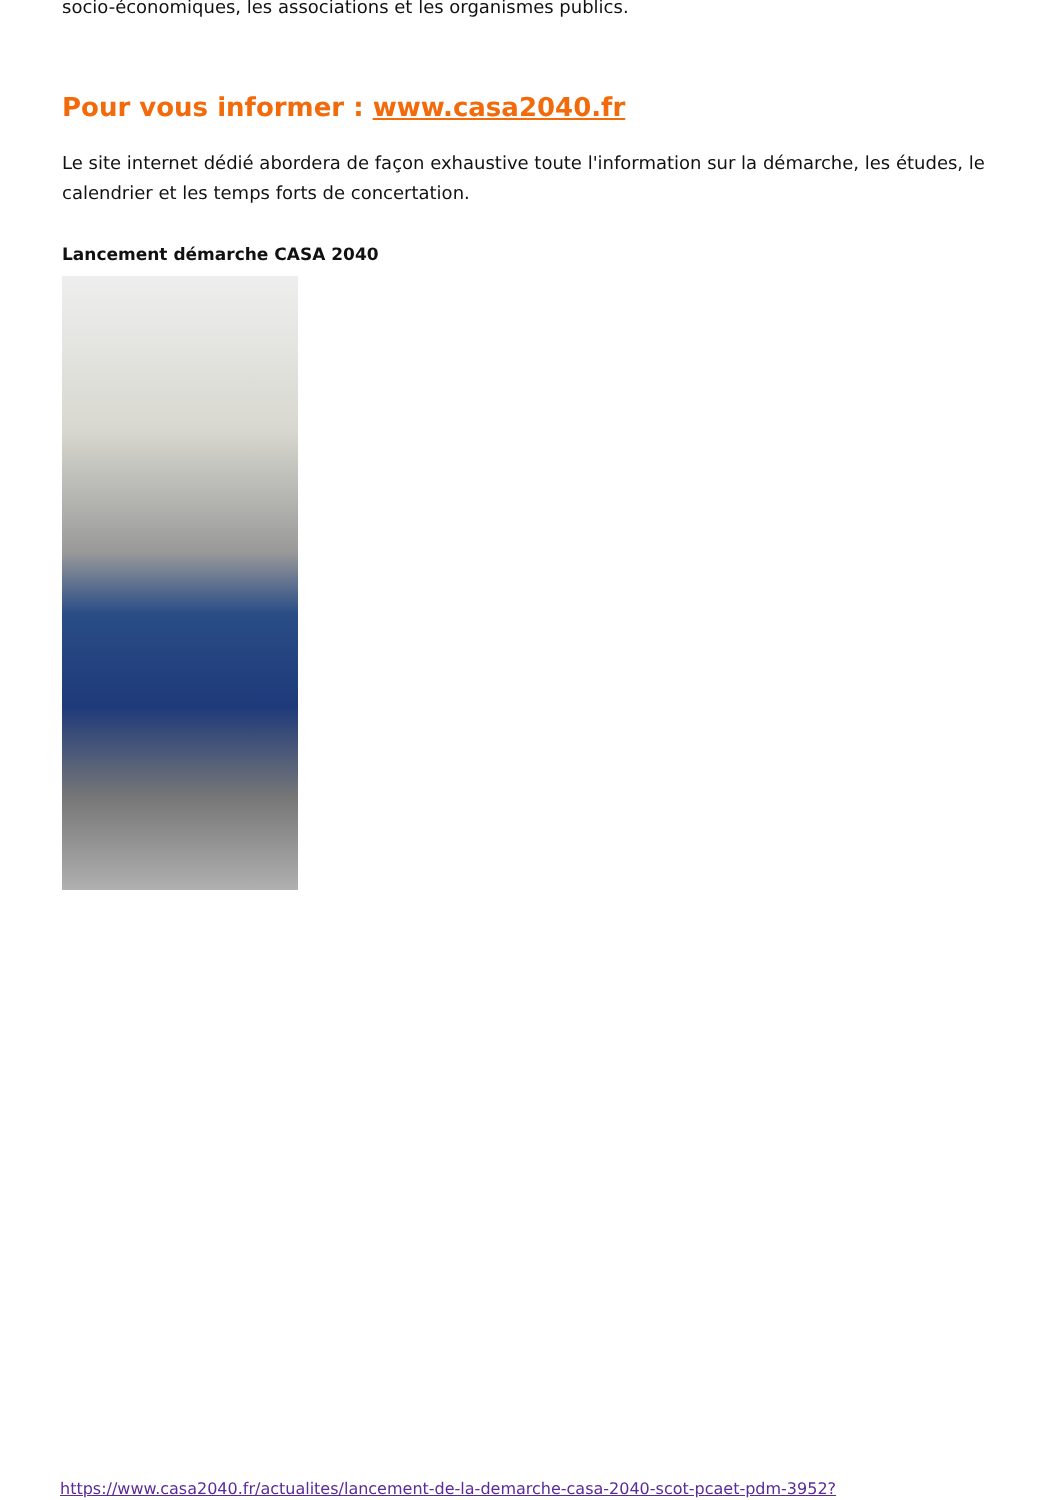socio-économiques, les associations et les organismes publics.
Pour vous informer : www.casa2040.fr
Le site internet dédié abordera de façon exhaustive toute l'information sur la démarche, les études, le calendrier et les temps forts de concertation.
Lancement démarche CASA 2040
https://www.casa2040.fr/actualites/lancement-de-la-demarche-casa-2040-scot-pcaet-pdm-3952?